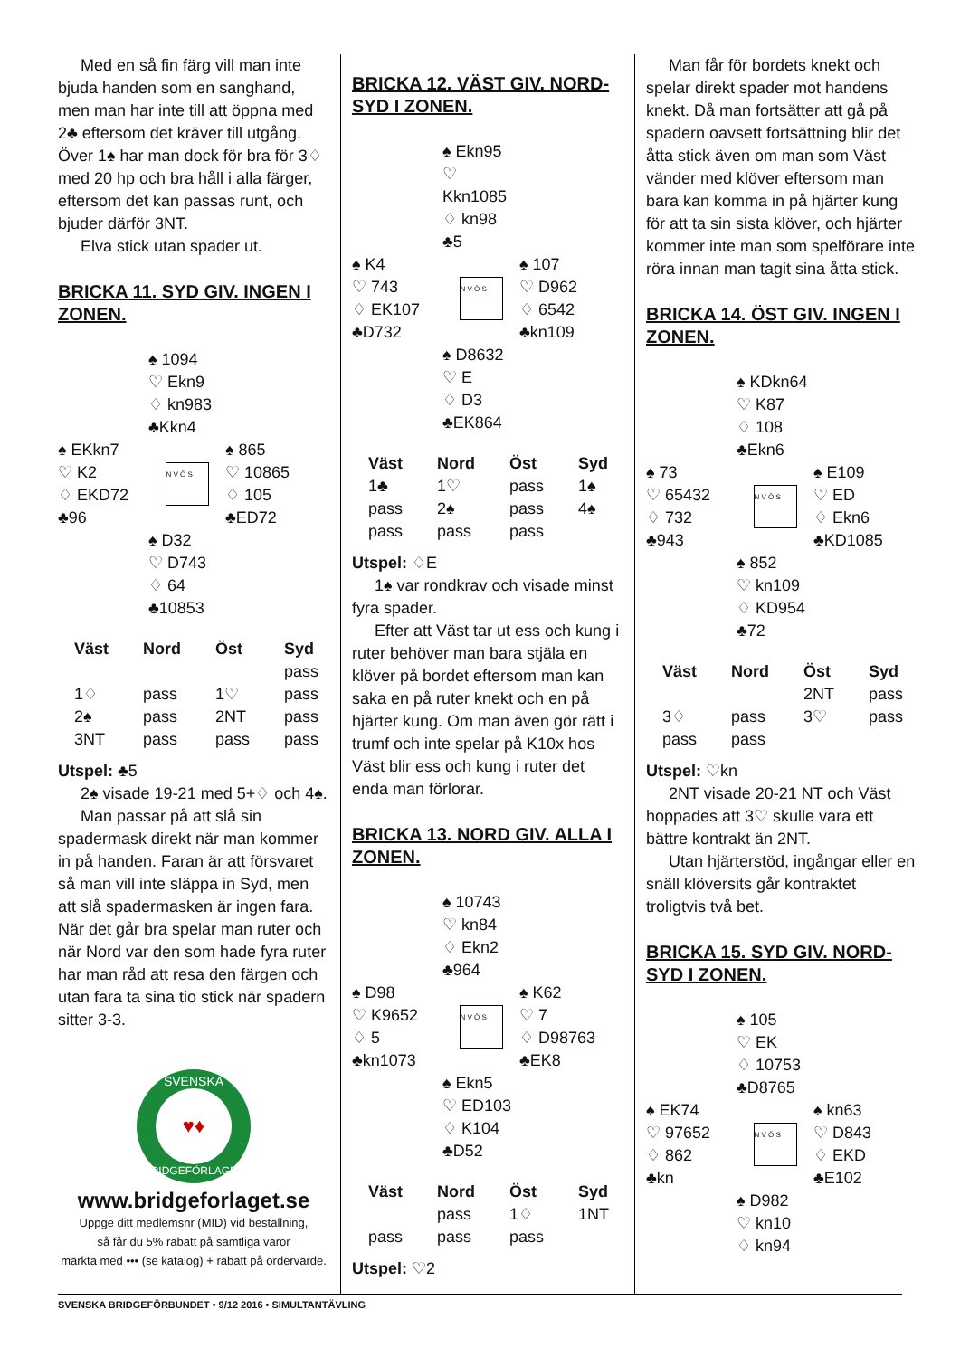Med en så fin färg vill man inte bjuda handen som en sanghand, men man har inte till att öppna med 2♣ eftersom det kräver till utgång. Över 1♠ har man dock för bra för 3♢ med 20 hp och bra håll i alla färger, eftersom det kan passas runt, och bjuder därför 3NT.
Elva stick utan spader ut.
BRICKA 11. SYD GIV. INGEN I ZONEN.
♠ 1094
♡ Ekn9
♢ kn983
♣Kkn4
♠ EKkn7
♡ K2
♢ EKD72
♣96
N V Ö S
♠ 865
♡ 10865
♢ 105
♣ED72
♠ D32
♡ D743
♢ 64
♣10853
| Väst | Nord | Öst | Syd |
| --- | --- | --- | --- |
| | | | pass |
| 1♢ | pass | 1♡ | pass |
| 2♠ | pass | 2NT | pass |
| 3NT | pass | pass | pass |
Utspel: ♣5
2♠ visade 19-21 med 5+♢ och 4♠.
Man passar på att slå sin spadermask direkt när man kommer in på handen. Faran är att försvaret så man vill inte släppa in Syd, men att slå spadermasken är ingen fara. När det går bra spelar man ruter och när Nord var den som hade fyra ruter har man råd att resa den färgen och utan fara ta sina tio stick när spadern sitter 3-3.
SVENSKA
BRIDGEFÖRLAGET
♥♦
www.bridgeforlaget.se
Uppge ditt medlemsnr (MID) vid beställning,
så får du 5% rabatt på samtliga varor
märkta med ••• (se katalog) + rabatt på ordervärde.
BRICKA 12. VÄST GIV. NORD-SYD I ZONEN.
♠ Ekn95
♡ Kkn1085
♢ kn98
♣5
♠ K4
♡ 743
♢ EK107
♣D732
N V Ö S
♠ 107
♡ D962
♢ 6542
♣kn109
♠ D8632
♡ E
♢ D3
♣EK864
| Väst | Nord | Öst | Syd |
| --- | --- | --- | --- |
| 1♣ | 1♡ | pass | 1♠ |
| pass | 2♠ | pass | 4♠ |
| pass | pass | pass | |
Utspel: ♢E
1♠ var rondkrav och visade minst fyra spader.
Efter att Väst tar ut ess och kung i ruter behöver man bara stjäla en klöver på bordet eftersom man kan saka en på ruter knekt och en på hjärter kung. Om man även gör rätt i trumf och inte spelar på K10x hos Väst blir ess och kung i ruter det enda man förlorar.
BRICKA 13. NORD GIV. ALLA I ZONEN.
♠ 10743
♡ kn84
♢ Ekn2
♣964
♠ D98
♡ K9652
♢ 5
♣kn1073
N V Ö S
♠ K62
♡ 7
♢ D98763
♣EK8
♠ Ekn5
♡ ED103
♢ K104
♣D52
| Väst | Nord | Öst | Syd |
| --- | --- | --- | --- |
| | pass | 1♢ | 1NT |
| pass | pass | pass | |
Utspel: ♡2
Man får för bordets knekt och spelar direkt spader mot handens knekt. Då man fortsätter att gå på spadern oavsett fortsättning blir det åtta stick även om man som Väst vänder med klöver eftersom man bara kan komma in på hjärter kung för att ta sin sista klöver, och hjärter kommer inte man som spelförare inte röra innan man tagit sina åtta stick.
BRICKA 14. ÖST GIV. INGEN I ZONEN.
♠ KDkn64
♡ K87
♢ 108
♣Ekn6
♠ 73
♡ 65432
♢ 732
♣943
N V Ö S
♠ E109
♡ ED
♢ Ekn6
♣KD1085
♠ 852
♡ kn109
♢ KD954
♣72
| Väst | Nord | Öst | Syd |
| --- | --- | --- | --- |
| | | 2NT | pass |
| 3♢ | pass | 3♡ | pass |
| pass | pass | | |
Utspel: ♡kn
2NT visade 20-21 NT och Väst hoppades att 3♡ skulle vara ett bättre kontrakt än 2NT.
Utan hjärterstöd, ingångar eller en snäll klöversits går kontraktet troligtvis två bet.
BRICKA 15. SYD GIV. NORD-SYD I ZONEN.
♠ 105
♡ EK
♢ 10753
♣D8765
♠ EK74
♡ 97652
♢ 862
♣kn
N V Ö S
♠ kn63
♡ D843
♢ EKD
♣E102
♠ D982
♡ kn10
♢ kn94
SVENSKA BRIDGEFÖRBUNDET • 9/12 2016 • SIMULTANTÄVLING